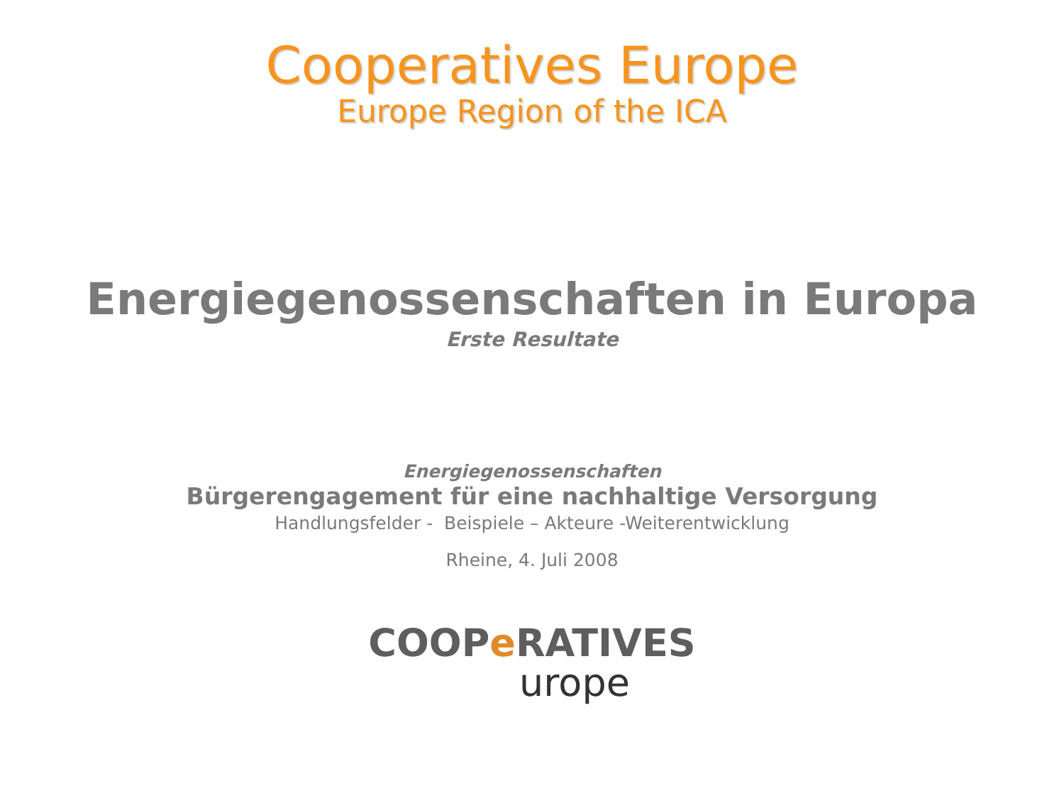Cooperatives Europe
Europe Region of the ICA
Energiegenossenschaften in Europa
Erste Resultate
Energiegenossenschaften
Bürgerengagement für eine nachhaltige Versorgung
Handlungsfelder - Beispiele – Akteure -Weiterentwicklung
Rheine, 4. Juli 2008
COOPe RATIVES
urope